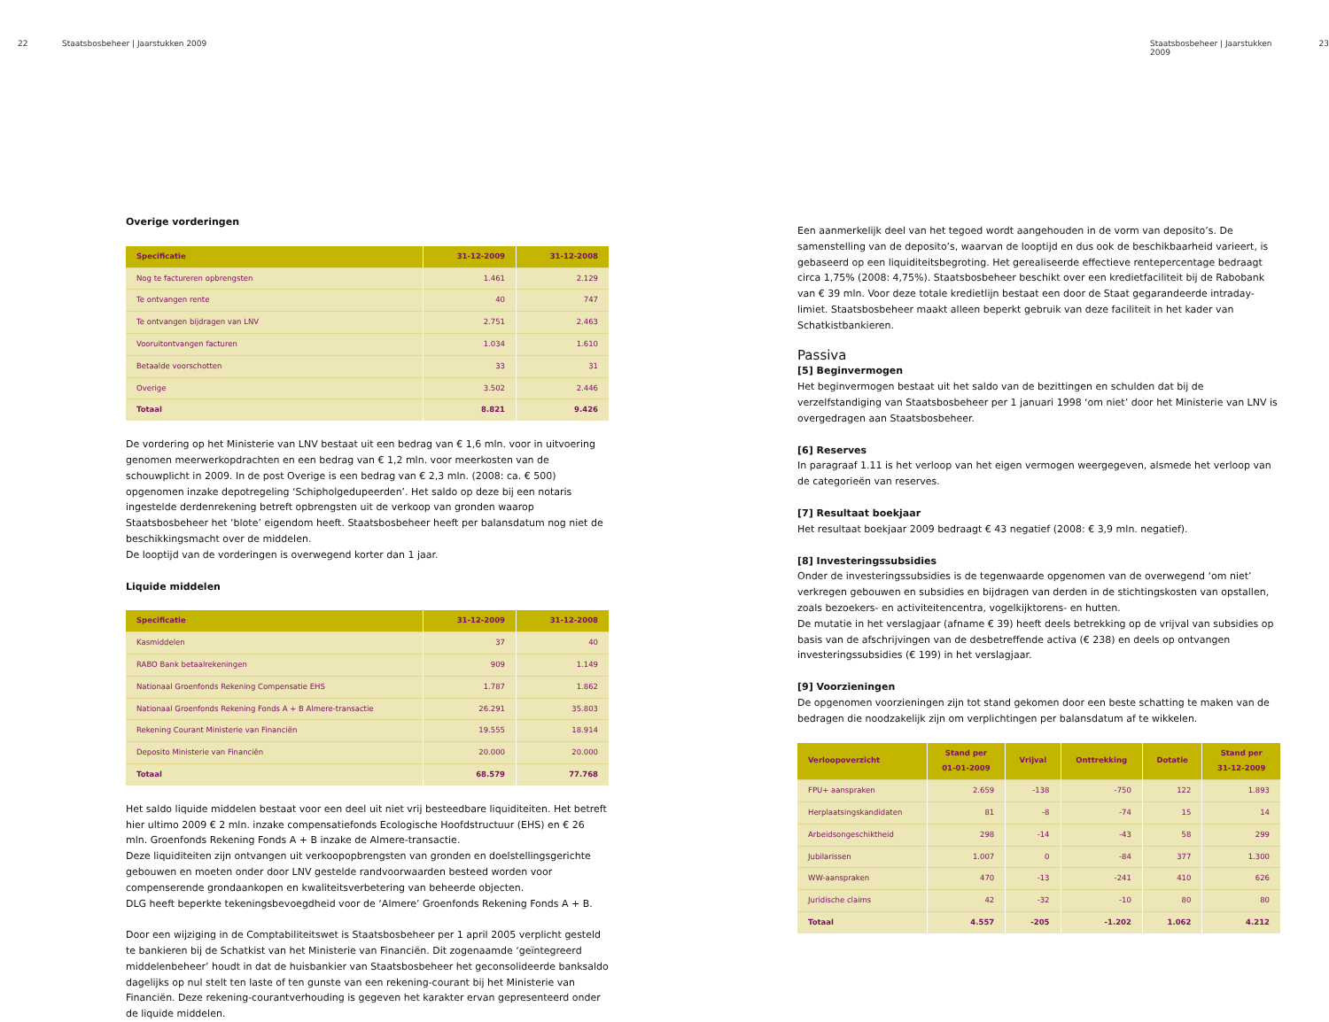22 Staatsbosbeheer | Jaarstukken 2009
Overige vorderingen
| Specificatie | 31-12-2009 | 31-12-2008 |
| --- | --- | --- |
| Nog te factureren opbrengsten | 1.461 | 2.129 |
| Te ontvangen rente | 40 | 747 |
| Te ontvangen bijdragen van LNV | 2.751 | 2.463 |
| Vooruitontvangen facturen | 1.034 | 1.610 |
| Betaalde voorschotten | 33 | 31 |
| Overige | 3.502 | 2.446 |
| Totaal | 8.821 | 9.426 |
De vordering op het Ministerie van LNV bestaat uit een bedrag van € 1,6 mln. voor in uitvoering genomen meerwerkopdrachten en een bedrag van € 1,2 mln. voor meerkosten van de schouwplicht in 2009. In de post Overige is een bedrag van € 2,3 mln. (2008: ca. € 500) opgenomen inzake depotregeling ‘Schipholgedupeerden’. Het saldo op deze bij een notaris ingestelde derdenrekening betreft opbrengsten uit de verkoop van gronden waarop Staatsbosbeheer het ’blote’ eigendom heeft. Staatsbosbeheer heeft per balansdatum nog niet de beschikkingsmacht over de middelen.
De looptijd van de vorderingen is overwegend korter dan 1 jaar.
Liquide middelen
| Specificatie | 31-12-2009 | 31-12-2008 |
| --- | --- | --- |
| Kasmiddelen | 37 | 40 |
| RABO Bank betaalrekeningen | 909 | 1.149 |
| Nationaal Groenfonds Rekening Compensatie EHS | 1.787 | 1.862 |
| Nationaal Groenfonds Rekening Fonds A + B Almere-transactie | 26.291 | 35.803 |
| Rekening Courant Ministerie van Financiën | 19.555 | 18.914 |
| Deposito Ministerie van Financiën | 20.000 | 20.000 |
| Totaal | 68.579 | 77.768 |
Het saldo liquide middelen bestaat voor een deel uit niet vrij besteedbare liquiditeiten. Het betreft hier ultimo 2009 € 2 mln. inzake compensatiefonds Ecologische Hoofdstructuur (EHS) en € 26 mln. Groenfonds Rekening Fonds A + B inzake de Almere-transactie.
Deze liquiditeiten zijn ontvangen uit verkoopopbrengsten van gronden en doelstellingsgerichte gebouwen en moeten onder door LNV gestelde randvoorwaarden besteed worden voor compenserende grondaankopen en kwaliteitsverbetering van beheerde objecten.
DLG heeft beperkte tekeningsbevoegdheid voor de ‘Almere’ Groenfonds Rekening Fonds A + B.
Door een wijziging in de Comptabiliteitswet is Staatsbosbeheer per 1 april 2005 verplicht gesteld te bankieren bij de Schatkist van het Ministerie van Financiën. Dit zogenaamde ‘geïntegreerd middelenbeheer’ houdt in dat de huisbankier van Staatsbosbeheer het geconsolideerde banksaldo dagelijks op nul stelt ten laste of ten gunste van een rekening-courant bij het Ministerie van Financiën. Deze rekening-courantverhouding is gegeven het karakter ervan gepresenteerd onder de liquide middelen.
Staatsbosbeheer | Jaarstukken 2009 23
Een aanmerkelijk deel van het tegoed wordt aangehouden in de vorm van deposito’s. De samenstelling van de deposito’s, waarvan de looptijd en dus ook de beschikbaarheid varieert, is gebaseerd op een liquiditeitsbegroting. Het gerealiseerde effectieve rentepercentage bedraagt circa 1,75% (2008: 4,75%). Staatsbosbeheer beschikt over een kredietfaciliteit bij de Rabobank van € 39 mln. Voor deze totale kredietlijn bestaat een door de Staat gegarandeerde intraday-limiet. Staatsbosbeheer maakt alleen beperkt gebruik van deze faciliteit in het kader van Schatkistbankieren.
Passiva
[5] Beginvermogen
Het beginvermogen bestaat uit het saldo van de bezittingen en schulden dat bij de verzelfstandiging van Staatsbosbeheer per 1 januari 1998 ‘om niet’ door het Ministerie van LNV is overgedragen aan Staatsbosbeheer.
[6] Reserves
In paragraaf 1.11 is het verloop van het eigen vermogen weergegeven, alsmede het verloop van de categorieën van reserves.
[7] Resultaat boekjaar
Het resultaat boekjaar 2009 bedraagt € 43 negatief (2008: € 3,9 mln. negatief).
[8] Investeringssubsidies
Onder de investeringssubsidies is de tegenwaarde opgenomen van de overwegend ‘om niet’ verkregen gebouwen en subsidies en bijdragen van derden in de stichtingskosten van opstallen, zoals bezoekers- en activiteitencentra, vogelkijktorens- en hutten.
De mutatie in het verslagjaar (afname € 39) heeft deels betrekking op de vrijval van subsidies op basis van de afschrijvingen van de desbetreffende activa (€ 238) en deels op ontvangen investeringssubsidies (€ 199) in het verslagjaar.
[9] Voorzieningen
De opgenomen voorzieningen zijn tot stand gekomen door een beste schatting te maken van de bedragen die noodzakelijk zijn om verplichtingen per balansdatum af te wikkelen.
| Verloopoverzicht | Stand per 01-01-2009 | Vrijval | Onttrekking | Dotatie | Stand per 31-12-2009 |
| --- | --- | --- | --- | --- | --- |
| FPU+ aanspraken | 2.659 | -138 | -750 | 122 | 1.893 |
| Herplaatsingskandidaten | 81 | -8 | -74 | 15 | 14 |
| Arbeidsongeschiktheid | 298 | -14 | -43 | 58 | 299 |
| Jubilarissen | 1.007 | 0 | -84 | 377 | 1.300 |
| WW-aanspraken | 470 | -13 | -241 | 410 | 626 |
| Juridische claims | 42 | -32 | -10 | 80 | 80 |
| Totaal | 4.557 | -205 | -1.202 | 1.062 | 4.212 |